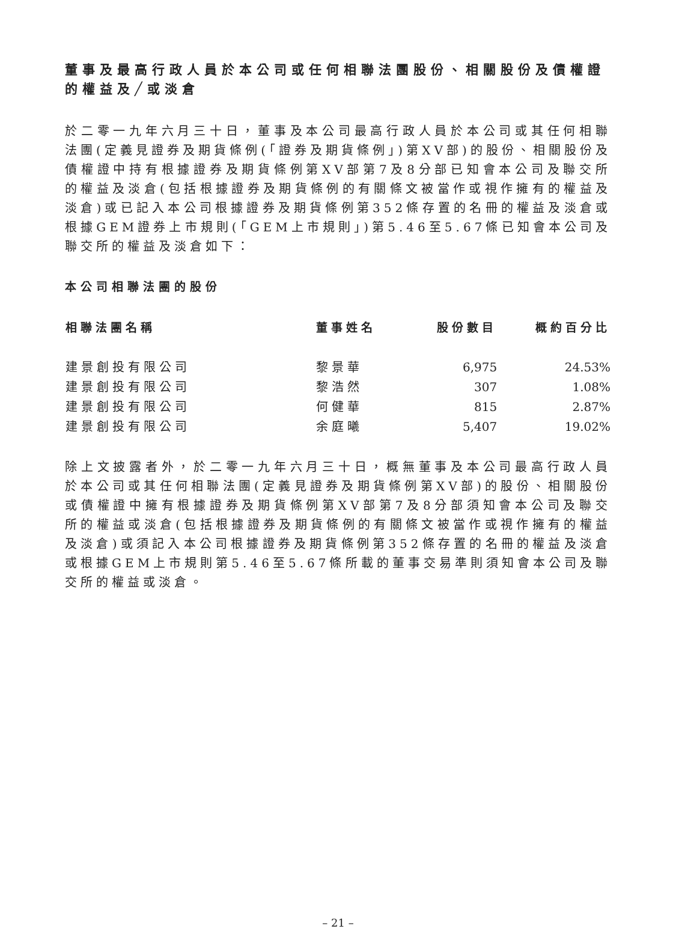董事及最高行政人員於本公司或任何相聯法團股份、相關股份及債權證的權益及╱或淡倉
於二零一九年六月三十日，董事及本公司最高行政人員於本公司或其任何相聯法團(定義見證券及期貨條例(「證券及期貨條例」)第XV部)的股份、相關股份及債權證中持有根據證券及期貨條例第XV部第7及8分部已知會本公司及聯交所的權益及淡倉(包括根據證券及期貨條例的有關條文被當作或視作擁有的權益及淡倉)或已記入本公司根據證券及期貨條例第352條存置的名冊的權益及淡倉或根據GEM證券上市規則(「GEM上市規則」)第5.46至5.67條已知會本公司及聯交所的權益及淡倉如下：
本公司相聯法團的股份
| 相聯法團名稱 | 董事姓名 | 股份數目 | 概約百分比 |
| --- | --- | --- | --- |
| 建景創投有限公司 | 黎景華 | 6,975 | 24.53% |
| 建景創投有限公司 | 黎浩然 | 307 | 1.08% |
| 建景創投有限公司 | 何健華 | 815 | 2.87% |
| 建景創投有限公司 | 余庭曦 | 5,407 | 19.02% |
除上文披露者外，於二零一九年六月三十日，概無董事及本公司最高行政人員於本公司或其任何相聯法團(定義見證券及期貨條例第XV部)的股份、相關股份或債權證中擁有根據證券及期貨條例第XV部第7及8分部須知會本公司及聯交所的權益或淡倉(包括根據證券及期貨條例的有關條文被當作或視作擁有的權益及淡倉)或須記入本公司根據證券及期貨條例第352條存置的名冊的權益及淡倉或根據GEM上市規則第5.46至5.67條所載的董事交易準則須知會本公司及聯交所的權益或淡倉。
– 21 –